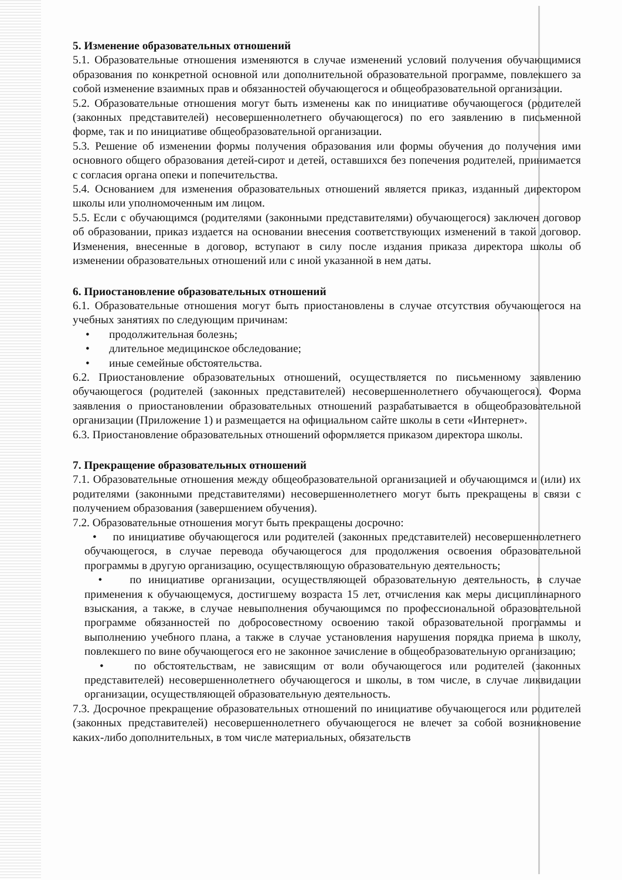5. Изменение образовательных отношений
5.1. Образовательные отношения изменяются в случае изменений условий получения обучающимися образования по конкретной основной или дополнительной образовательной программе, повлекшего за собой изменение взаимных прав и обязанностей обучающегося и общеобразовательной организации.
5.2. Образовательные отношения могут быть изменены как по инициативе обучающегося (родителей (законных представителей) несовершеннолетнего обучающегося) по его заявлению в письменной форме, так и по инициативе общеобразовательной организации.
5.3. Решение об изменении формы получения образования или формы обучения до получения ими основного общего образования детей-сирот и детей, оставшихся без попечения родителей, принимается с согласия органа опеки и попечительства.
5.4. Основанием для изменения образовательных отношений является приказ, изданный директором школы или уполномоченным им лицом.
5.5. Если с обучающимся (родителями (законными представителями) обучающегося) заключен договор об образовании, приказ издается на основании внесения соответствующих изменений в такой договор. Изменения, внесенные в договор, вступают в силу после издания приказа директора школы об изменении образовательных отношений или с иной указанной в нем даты.
6. Приостановление образовательных отношений
6.1. Образовательные отношения могут быть приостановлены в случае отсутствия обучающегося на учебных занятиях по следующим причинам:
• продолжительная болезнь;
• длительное медицинское обследование;
• иные семейные обстоятельства.
6.2. Приостановление образовательных отношений, осуществляется по письменному заявлению обучающегося (родителей (законных представителей) несовершеннолетнего обучающегося). Форма заявления о приостановлении образовательных отношений разрабатывается в общеобразовательной организации (Приложение 1) и размещается на официальном сайте школы в сети «Интернет».
6.3. Приостановление образовательных отношений оформляется приказом директора школы.
7. Прекращение образовательных отношений
7.1. Образовательные отношения между общеобразовательной организацией и обучающимся и (или) их родителями (законными представителями) несовершеннолетнего могут быть прекращены в связи с получением образования (завершением обучения).
7.2. Образовательные отношения могут быть прекращены досрочно:
• по инициативе обучающегося или родителей (законных представителей) несовершеннолетнего обучающегося, в случае перевода обучающегося для продолжения освоения образовательной программы в другую организацию, осуществляющую образовательную деятельность;
• по инициативе организации, осуществляющей образовательную деятельность, в случае применения к обучающемуся, достигшему возраста 15 лет, отчисления как меры дисциплинарного взыскания, а также, в случае невыполнения обучающимся по профессиональной образовательной программе обязанностей по добросовестному освоению такой образовательной программы и выполнению учебного плана, а также в случае установления нарушения порядка приема в школу, повлекшего по вине обучающегося его не законное зачисление в общеобразовательную организацию;
• по обстоятельствам, не зависящим от воли обучающегося или родителей (законных представителей) несовершеннолетнего обучающегося и школы, в том числе, в случае ликвидации организации, осуществляющей образовательную деятельность.
7.3. Досрочное прекращение образовательных отношений по инициативе обучающегося или родителей (законных представителей) несовершеннолетнего обучающегося не влечет за собой возникновение каких-либо дополнительных, в том числе материальных, обязательств